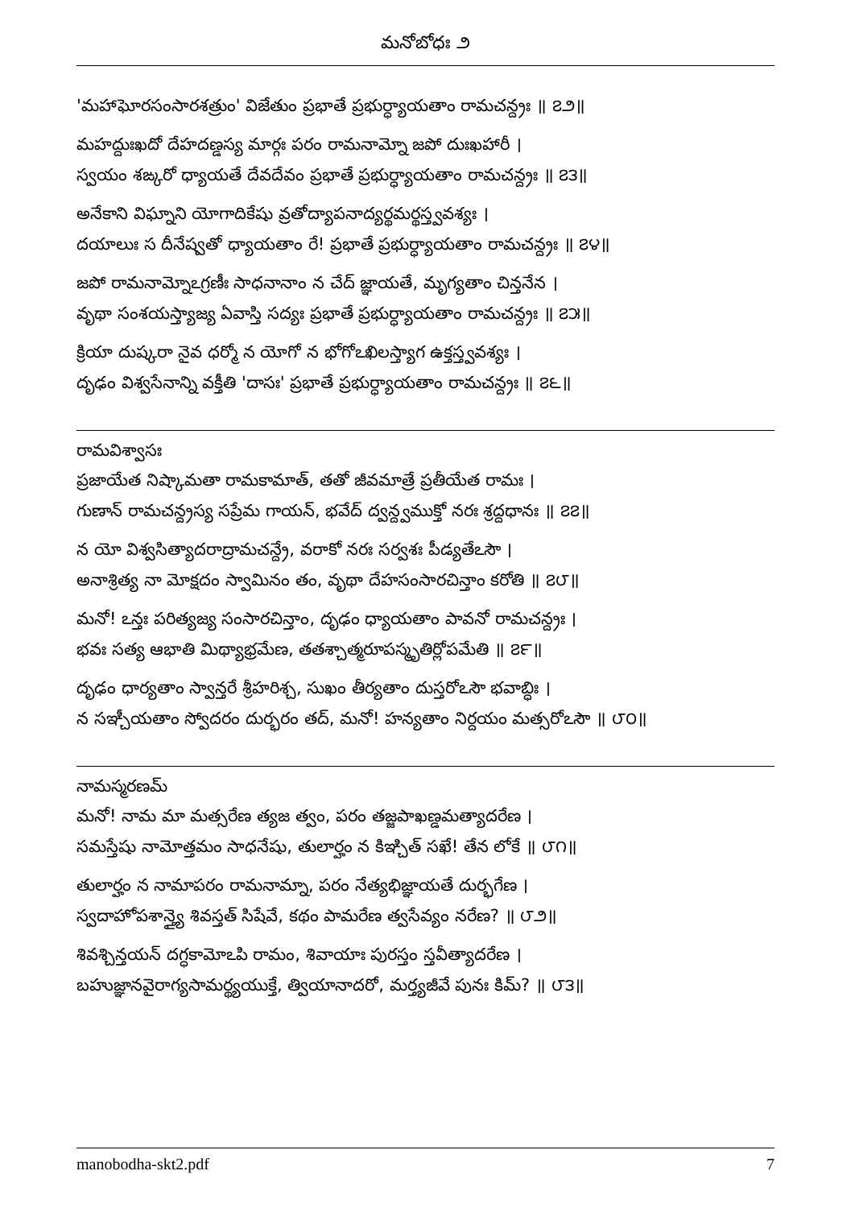మనోబోధః ౨
'మహాఘోరసంసారశత్రుం' విజేతుం ప్రభాతే ప్రభుర్ధ్యాయతాం రామచన్ద్రః ॥ ౭౨॥
మహద్దుఃఖదో దేహదణ్డస్య మార్గః పరం రామనామ్నో జపో దుఃఖహారీ ।
స్వయం శఙ్కరో ధ్యాయతే దేవదేవం ప్రభాతే ప్రభుర్ధ్యాయతాం రామచన్ద్రః ॥ ౭౩॥
అనేకాని విఘ్నాని యోగాదికేషు వ్రతోద్యాపనాద్యర్థమర్థస్త్వవశ్యః ।
దయాలుః స దీనేష్వతో ధ్యాయతాం రే! ప్రభాతే ప్రభుర్ధ్యాయతాం రామచన్ద్రః ॥ ౭౪॥
జపో రామనామ్నోఽగ్రణీః సాధనానాం న చేద్ జ్ఞాయతే, మృగ్యతాం చిన్తనేన ।
వృథా సంశయస్త్యాజ్య ఏవాస్తి సద్యః ప్రభాతే ప్రభుర్ధ్యాయతాం రామచన్ద్రః ॥ ౭౫॥
క్రియా దుష్కరా నైవ ధర్మో న యోగో న భోగోఽఖిలస్త్యాగ ఉక్తస్త్వవశ్యః ।
దృఢం విశ్వసేనాన్ని వక్తీతి 'దాసః' ప్రభాతే ప్రభుర్ధ్యాయతాం రామచన్ద్రః ॥ ౭౬॥
రామవిశ్వాసః
ప్రజాయేత నిష్కామతా రామకామాత్, తతో జీవమాత్రే ప్రతీయేత రామః ।
గుణాన్ రామచన్ద్రస్య సప్రేమ గాయన్, భవేద్ ద్వన్ద్వముక్తో నరః శ్రద్దధానః ॥ ౭౭॥
న యో విశ్వసిత్యాదరాద్రామచన్ద్రే, వరాకో నరః సర్వశః పీడ్యతేఽసౌ ।
అనాశ్రిత్య నా మోక్షదం స్వామినం తం, వృథా దేహసంసారచిన్తాం కరోతి ॥ ౭౮॥
మనో! ఽన్తః పరిత్యజ్య సంసారచిన్తాం, దృఢం ధ్యాయతాం పావనో రామచన్ద్రః ।
భవః సత్య ఆభాతి మిథ్యాభ్రమేణ, తతశ్చాత్మరూపస్మృతిర్లోపమేతి ॥ ౭౯॥
దృఢం ధార్యతాం స్వాన్తరే శ్రీహరిశ్చ, సుఖం తీర్యతాం దుస్తరోఽసౌ భవాబ్ధిః ।
న సఞ్చీయతాం స్వోదరం దుర్భరం తద్, మనో! హన్యతాం నిర్దయం మత్సరోఽసౌ ॥ ౮౦॥
నామస్మరణమ్
మనో! నామ మా మత్సరేణ త్యజ త్వం, పరం తజ్జపాఖణ్డమత్యాదరేణ ।
సమస్తేషు నామోత్తమం సాధనేషు, తులార్హం న కిఞ్చిత్ సఖే! తేన లోకే ॥ ౮౧॥
తులార్హం న నామాపరం రామనామ్నా, పరం నేత్యభిజ్ఞాయతే దుర్భగేణ ।
స్వదాహోపశాన్త్యై శివస్తత్ సిషేవే, కథం పామరేణ త్వసేవ్యం నరేణ? ॥ ౮౨॥
శివశ్చిన్తయన్ దగ్ధకామోఽపి రామం, శివాయాః పురస్తం స్తవీత్యాదరేణ ।
బహుజ్ఞానవైరాగ్యసామర్థ్యయుక్తే, త్వియానాదరో, మర్త్యజీవే పునః కిమ్? ॥ ౮౩॥
manobodha-skt2.pdf 7